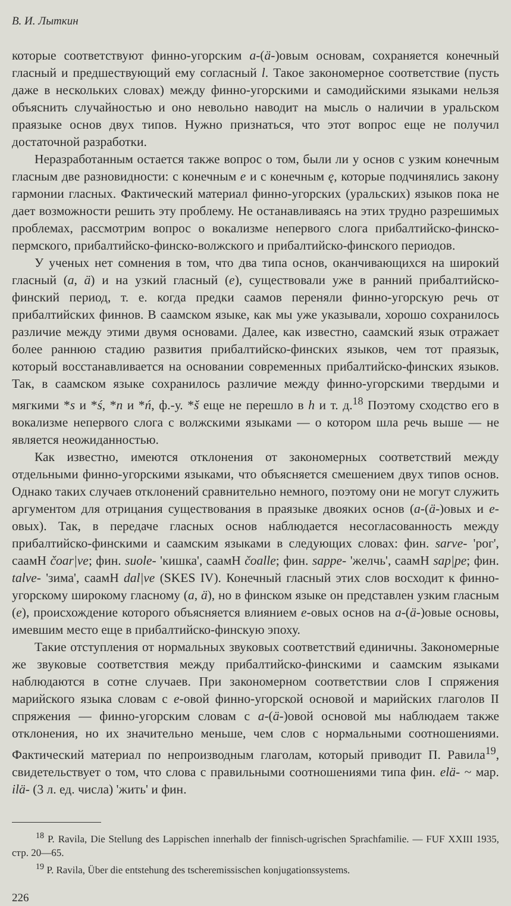В. И. Лыткин
которые соответствуют финно-угорским a-(ä-)овым основам, сохраняется конечный гласный и предшествующий ему согласный l. Такое закономерное соответствие (пусть даже в нескольких словах) между финно-угорскими и самодийскими языками нельзя объяснить случайностью и оно невольно наводит на мысль о наличии в уральском праязыке основ двух типов. Нужно признаться, что этот вопрос еще не получил достаточной разработки.
Неразработанным остается также вопрос о том, были ли у основ с узким конечным гласным две разновидности: с конечным e и с конечным ę, которые подчинялись закону гармонии гласных. Фактический материал финно-угорских (уральских) языков пока не дает возможности решить эту проблему. Не останавливаясь на этих трудно разрешимых проблемах, рассмотрим вопрос о вокализме непервого слога прибалтийско-финско-пермского, прибалтийско-финско-волжского и прибалтийско-финского периодов.
У ученых нет сомнения в том, что два типа основ, оканчивающихся на широкий гласный (a, ä) и на узкий гласный (e), существовали уже в ранний прибалтийско-финский период, т. е. когда предки саамов переняли финно-угорскую речь от прибалтийских финнов. В саамском языке, как мы уже указывали, хорошо сохранилось различие между этими двумя основами. Далее, как известно, саамский язык отражает более раннюю стадию развития прибалтийско-финских языков, чем тот праязык, который восстанавливается на основании современных прибалтийско-финских языков. Так, в саамском языке сохранилось различие между финно-угорскими твердыми и мягкими *s и *ś, *n и *ń, ф.-у. *š еще не перешло в h и т. д.<sup>18</sup> Поэтому сходство его в вокализме непервого слога с волжскими языками — о котором шла речь выше — не является неожиданностью.
Как известно, имеются отклонения от закономерных соответствий между отдельными финно-угорскими языками, что объясняется смешением двух типов основ. Однако таких случаев отклонений сравнительно немного, поэтому они не могут служить аргументом для отрицания существования в праязыке двояких основ (a-(ä-)овых и e-овых). Так, в передаче гласных основ наблюдается несогласованность между прибалтийско-финскими и саамским языками в следующих словах: фин. sarve- 'рог', саамН čoar|ve; фин. suole- 'кишка', саамН čoalle; фин. sappe- 'желчь', саамН sap|pe; фин. talve- 'зима', саамН dal|ve (SKES IV). Конечный гласный этих слов восходит к финно-угорскому широкому гласному (a, ä), но в финском языке он представлен узким гласным (e), происхождение которого объясняется влиянием e-овых основ на a-(ä-)овые основы, имевшим место еще в прибалтийско-финскую эпоху.
Такие отступления от нормальных звуковых соответствий единичны. Закономерные же звуковые соответствия между прибалтийско-финскими и саамским языками наблюдаются в сотне случаев. При закономерном соответствии слов I спряжения марийского языка словам с e-овой финно-угорской основой и марийских глаголов II спряжения — финно-угорским словам с a-(ä-)овой основой мы наблюдаем также отклонения, но их значительно меньше, чем слов с нормальными соотношениями. Фактический материал по непроизводным глаголам, который приводит П. Равила<sup>19</sup>, свидетельствует о том, что слова с правильными соотношениями типа фин. elä- ~ мар. ilä- (3 л. ед. числа) 'жить' и фин.
<sup>18</sup> P. Ravila, Die Stellung des Lappischen innerhalb der finnisch-ugrischen Sprachfamilie. — FUF XXIII 1935, стр. 20—65.
<sup>19</sup> P. Ravila, Über die entstehung des tscheremissischen konjugationssystems.
226